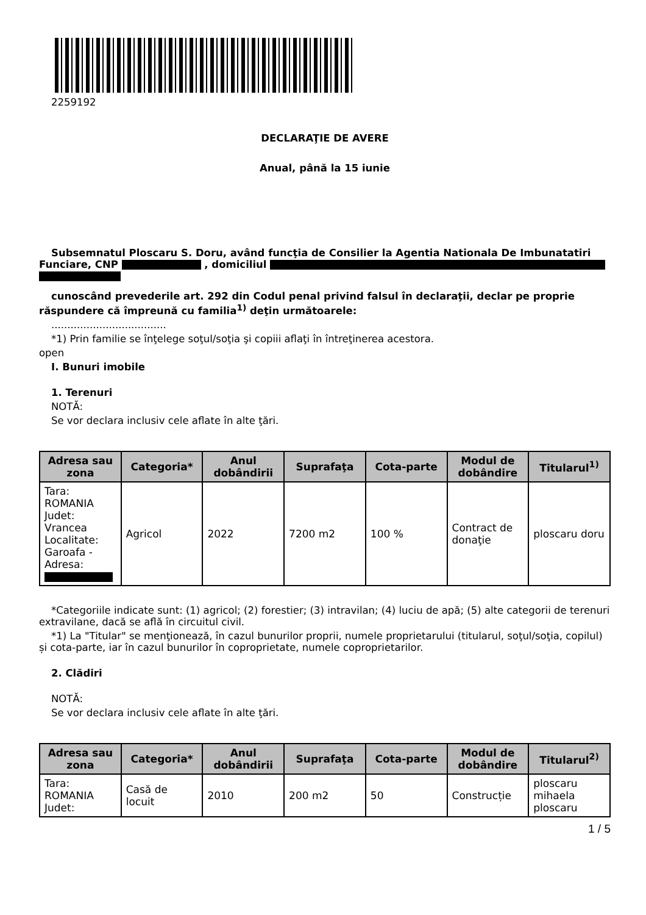2259192
DECLARAŢIE DE AVERE
Anual, până la 15 iunie
Subsemnatul Ploscaru S. Doru, având funcţia de Consilier la Agentia Nationala De Imbunatatiri Funciare, CNP , domiciliul
cunoscând prevederile art. 292 din Codul penal privind falsul în declaraţii, declar pe proprie răspundere că împreună cu familia<sup>1)</sup> deţin următoarele:
....................................
*1) Prin familie se înţelege soţul/soţia şi copiii aflaţi în întreţinerea acestora.
open
I. Bunuri imobile
1. Terenuri
NOTĂ:
Se vor declara inclusiv cele aflate în alte ţări.
| Adresa sau zona | Categoria* | Anul dobândirii | Suprafaţa | Cota-parte | Modul de dobândire | Titularul<sup>1)</sup> |
| --- | --- | --- | --- | --- | --- | --- |
| Tara: ROMANIA Judet: Vrancea Localitate: Garoafa - Adresa: | Agricol | 2022 | 7200 m2 | 100 % | Contract de donaţie | ploscaru doru |
*Categoriile indicate sunt: (1) agricol; (2) forestier; (3) intravilan; (4) luciu de apă; (5) alte categorii de terenuri extravilane, dacă se află în circuitul civil.
*1) La "Titular" se menţionează, în cazul bunurilor proprii, numele proprietarului (titularul, soţul/soţia, copilul) și cota-parte, iar în cazul bunurilor în coproprietate, numele coproprietarilor.
2. Clădiri
NOTĂ:
Se vor declara inclusiv cele aflate în alte ţări.
| Adresa sau zona | Categoria* | Anul dobândirii | Suprafaţa | Cota-parte | Modul de dobândire | Titularul<sup>2)</sup> |
| --- | --- | --- | --- | --- | --- | --- |
| Tara: ROMANIA Judet: | Casă de locuit | 2010 | 200 m2 | 50 | Construcție | ploscaru mihaela ploscaru |
1 / 5